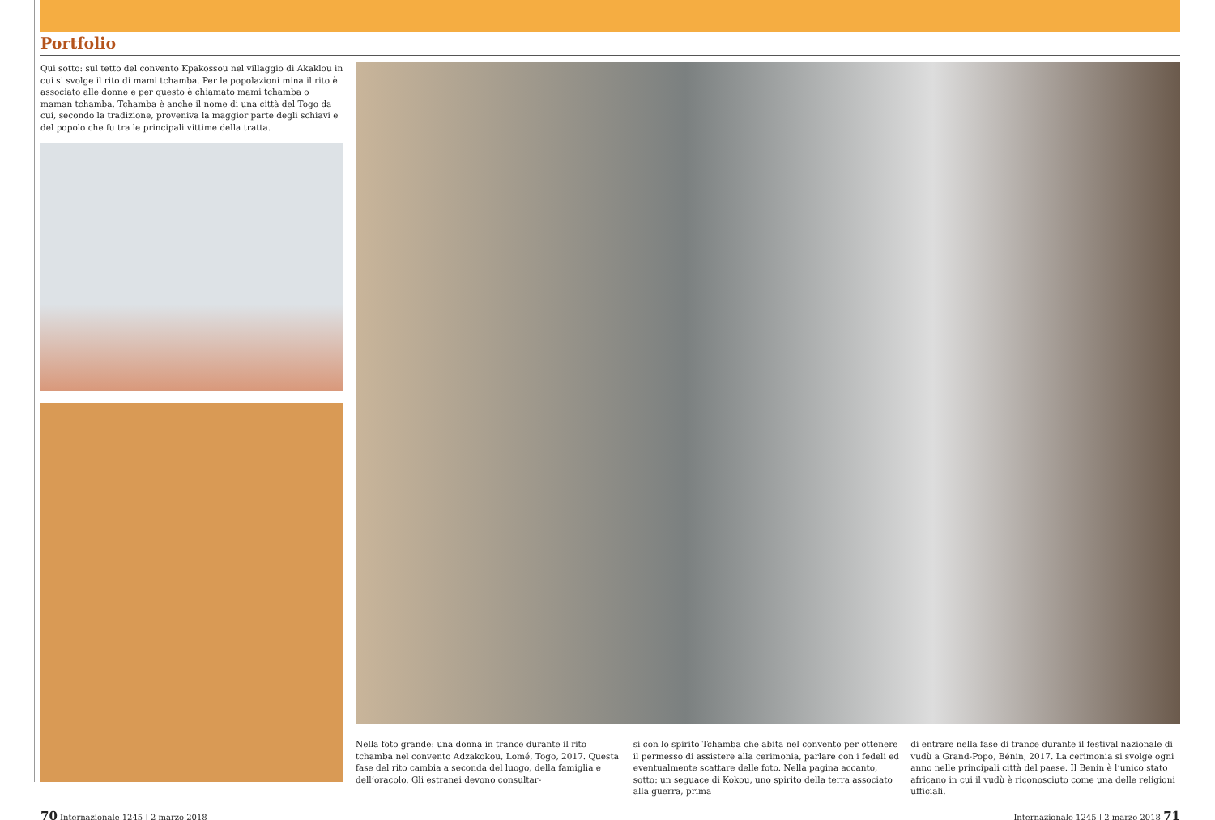Portfolio
Qui sotto: sul tetto del convento Kpakossou nel villaggio di Akaklou in cui si svolge il rito di mami tchamba. Per le popolazioni mina il rito è associato alle donne e per questo è chiamato mami tchamba o maman tchamba. Tchamba è anche il nome di una città del Togo da cui, secondo la tradizione, proveniva la maggior parte degli schiavi e del popolo che fu tra le principali vittime della tratta.
Nella foto grande: una donna in trance durante il rito tchamba nel convento Adzakokou, Lomé, Togo, 2017. Questa fase del rito cambia a seconda del luogo, della famiglia e dell’oracolo. Gli estranei devono consultar-
si con lo spirito Tchamba che abita nel convento per ottenere il permesso di assistere alla cerimonia, parlare con i fedeli ed eventualmente scattare delle foto. Nella pagina accanto, sotto: un seguace di Kokou, uno spirito della terra associato alla guerra, prima
di entrare nella fase di trance durante il festival nazionale di vudù a Grand-Popo, Bénin, 2017. La cerimonia si svolge ogni anno nelle principali città del paese. Il Benin è l’unico stato africano in cui il vudù è riconosciuto come una delle religioni ufficiali.
70 Internazionale 1245 | 2 marzo 2018 Internazionale 1245 | 2 marzo 2018 71